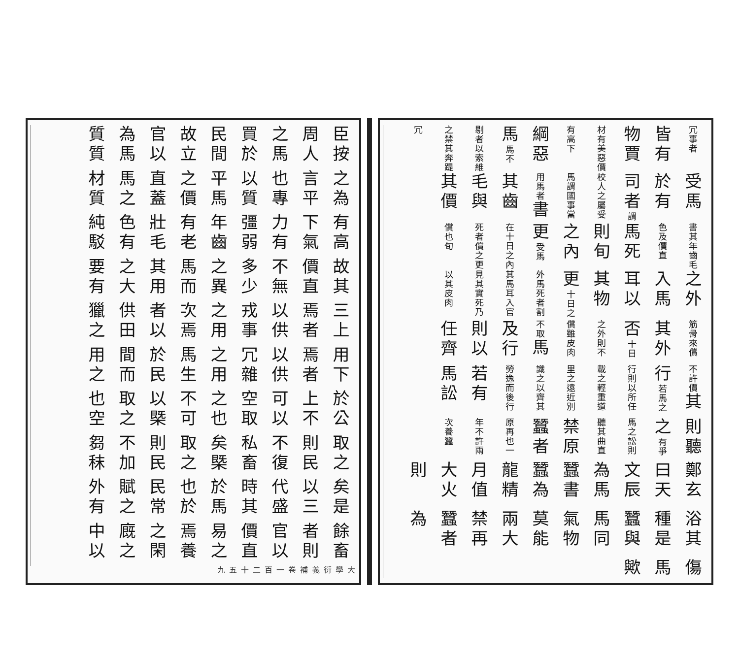冗事者皆有物賈材有美惡價有高下綱惡馬馬不剔者以索維之禁其奔踶冗
受馬於有司者謂校人之屬受馬謂國事當用馬者書其齒毛與其價
書其年齒毛色及價直馬死則旬之內更受馬在十日之內死者償之更償也旬
之外入馬耳以其物更十日之外馬死者割其馬耳入官見其實死乃以其皮肉
筋骨來償其外否十日之外則不償雖皮肉不取馬及行則以任齊
不許價其行若馬之行則以所任載之輕重道里之遠近別識之以齊其勞逸而後行若有馬訟
則聽之有爭馬之訟則聽其曲直禁原蠶者原再也一年不許兩次養蠶
鄭玄曰天文辰為馬蠶書蠶為龍精月值大火則
浴其種是蠶與馬同氣物莫能兩大禁再蠶者為
傷馬歟
臣按周人之馬買於民間故立官以為馬質質
之為言平也專以質平馬之價直蓋馬之材質
有高下氣力有彊弱年齒有老壯毛色有純駁
故其價直不無多少之異馬而其用之大要有
三上焉者以供戎事之用次焉者以供田獵之
用下焉者以供冗雜之用馬生於民間而用之
於公上不可以空取之也不可以槩取之也空
取之則民不復私畜矣槩取之則民不加芻秣
矣是以三代盛時其於馬也於民常賦之外有
餘畜者則官以價直易之焉養之閑廐之中以
大學衍義補卷一百二十五 九